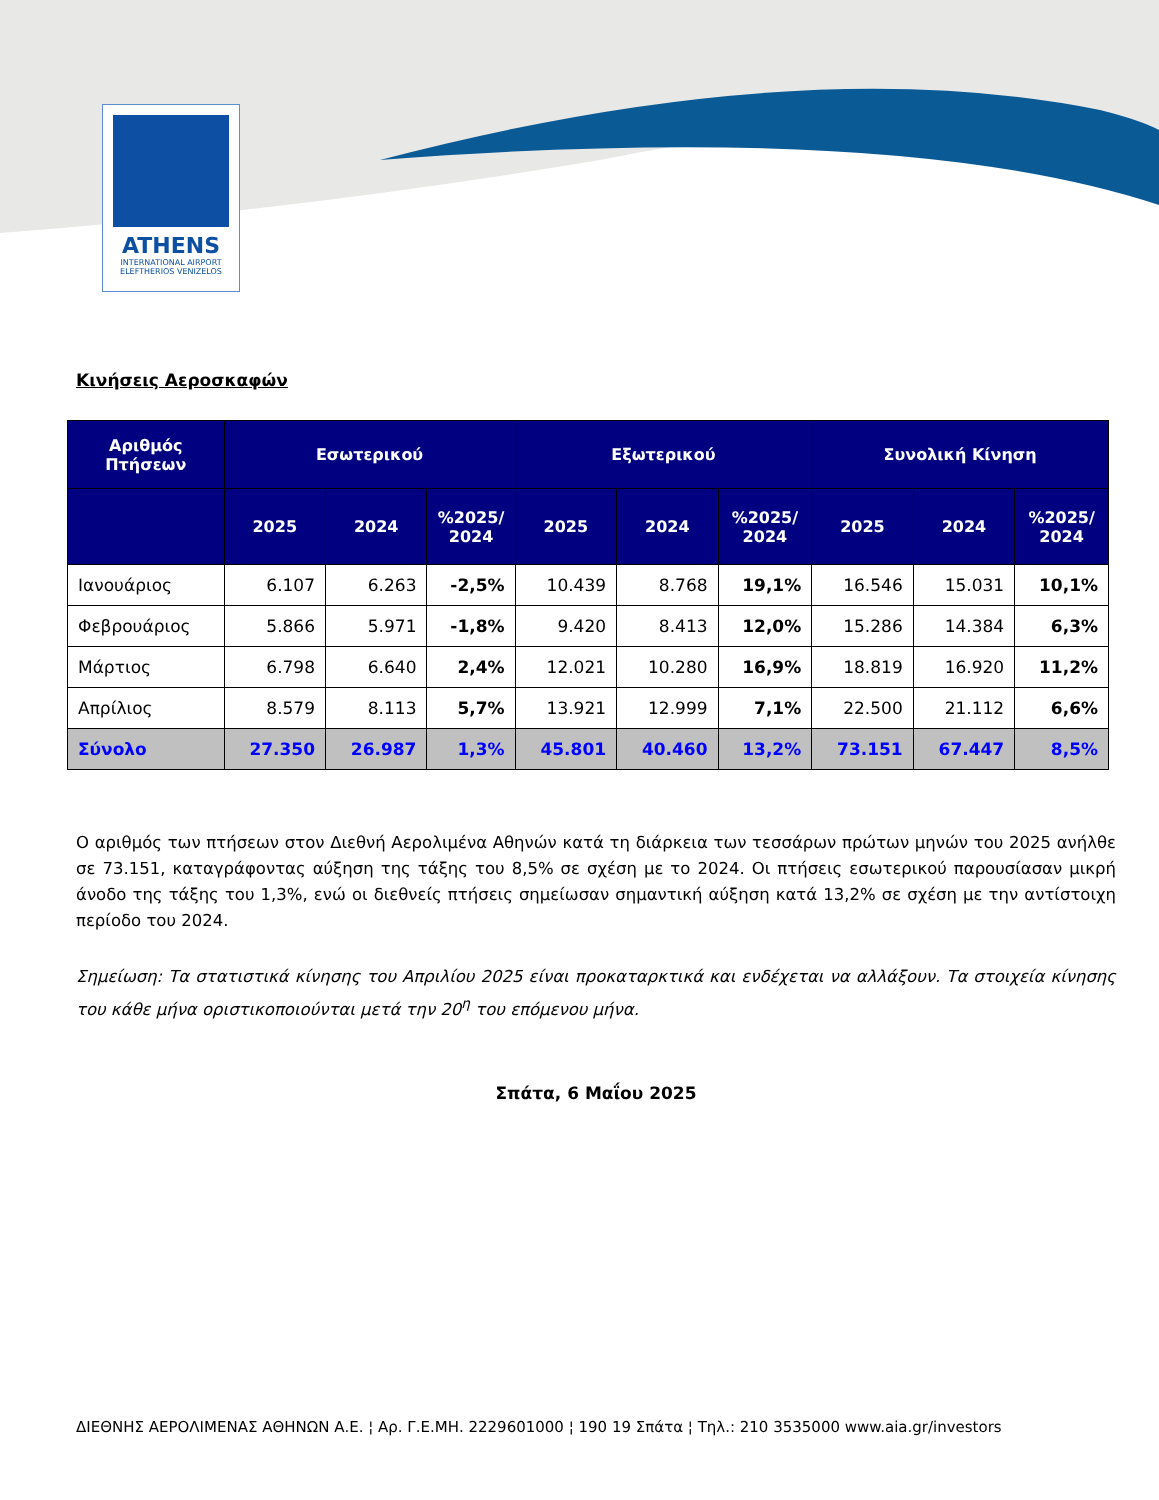ATHENS
INTERNATIONAL AIRPORT
ELEFTHERIOS VENIZELOS
Κινήσεις Αεροσκαφών
| Αριθμός Πτήσεων | Εσωτερικού | | | Εξωτερικού | | | Συνολική Κίνηση | | |
| --- | --- | --- | --- | --- | --- | --- | --- | --- | --- |
| | 2025 | 2024 | %2025/ 2024 | 2025 | 2024 | %2025/ 2024 | 2025 | 2024 | %2025/ 2024 |
| Ιανουάριος | 6.107 | 6.263 | -2,5% | 10.439 | 8.768 | 19,1% | 16.546 | 15.031 | 10,1% |
| Φεβρουάριος | 5.866 | 5.971 | -1,8% | 9.420 | 8.413 | 12,0% | 15.286 | 14.384 | 6,3% |
| Μάρτιος | 6.798 | 6.640 | 2,4% | 12.021 | 10.280 | 16,9% | 18.819 | 16.920 | 11,2% |
| Απρίλιος | 8.579 | 8.113 | 5,7% | 13.921 | 12.999 | 7,1% | 22.500 | 21.112 | 6,6% |
| Σύνολο | 27.350 | 26.987 | 1,3% | 45.801 | 40.460 | 13,2% | 73.151 | 67.447 | 8,5% |
Ο αριθμός των πτήσεων στον Διεθνή Αερολιμένα Αθηνών κατά τη διάρκεια των τεσσάρων πρώτων μηνών του 2025 ανήλθε σε 73.151, καταγράφοντας αύξηση της τάξης του 8,5% σε σχέση με το 2024. Οι πτήσεις εσωτερικού παρουσίασαν μικρή άνοδο της τάξης του 1,3%, ενώ οι διεθνείς πτήσεις σημείωσαν σημαντική αύξηση κατά 13,2% σε σχέση με την αντίστοιχη περίοδο του 2024.
Σημείωση: Τα στατιστικά κίνησης του Απριλίου 2025 είναι προκαταρκτικά και ενδέχεται να αλλάξουν. Τα στοιχεία κίνησης του κάθε μήνα οριστικοποιούνται μετά την 20<sup>η</sup> του επόμενου μήνα.
Σπάτα, 6 Μαΐου 2025
ΔΙΕΘΝΗΣ ΑΕΡΟΛΙΜΕΝΑΣ ΑΘΗΝΩΝ Α.Ε. ¦ Αρ. Γ.Ε.ΜΗ. 2229601000 ¦ 190 19 Σπάτα ¦ Τηλ.: 210 3535000 www.aia.gr/investors